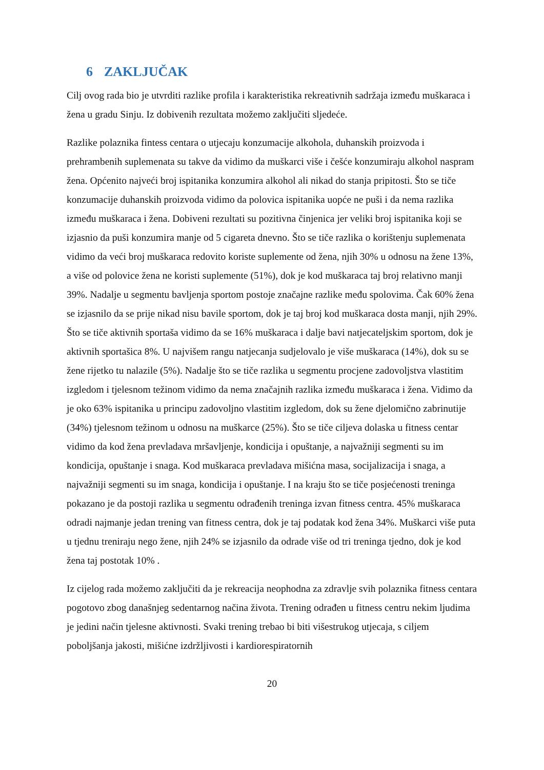6 ZAKLJUČAK
Cilj ovog rada bio je utvrditi razlike profila i karakteristika rekreativnih sadržaja između muškaraca i žena u gradu Sinju. Iz dobivenih rezultata možemo zaključiti sljedeće.
Razlike polaznika fintess centara o utjecaju konzumacije alkohola, duhanskih proizvoda i prehrambenih suplemenata su takve da vidimo da muškarci više i češće konzumiraju alkohol naspram žena. Općenito najveći broj ispitanika konzumira alkohol ali nikad do stanja pripitosti. Što se tiče konzumacije duhanskih proizvoda vidimo da polovica ispitanika uopće ne puši i da nema razlika između muškaraca i žena. Dobiveni rezultati su pozitivna činjenica jer veliki broj ispitanika koji se izjasnio da puši konzumira manje od 5 cigareta dnevno. Što se tiče razlika o korištenju suplemenata vidimo da veći broj muškaraca redovito koriste suplemente od žena, njih 30% u odnosu na žene 13%, a više od polovice žena ne koristi suplemente (51%), dok je kod muškaraca taj broj relativno manji 39%. Nadalje u segmentu bavljenja sportom postoje značajne razlike među spolovima. Čak 60% žena se izjasnilo da se prije nikad nisu bavile sportom, dok je taj broj kod muškaraca dosta manji, njih 29%. Što se tiče aktivnih sportaša vidimo da se 16% muškaraca i dalje bavi natjecateljskim sportom, dok je aktivnih sportašica 8%. U najvišem rangu natjecanja sudjelovalo je više muškaraca (14%), dok su se žene rijetko tu nalazile (5%). Nadalje što se tiče razlika u segmentu procjene zadovoljstva vlastitim izgledom i tjelesnom težinom vidimo da nema značajnih razlika između muškaraca i žena. Vidimo da je oko 63% ispitanika u principu zadovoljno vlastitim izgledom, dok su žene djelomično zabrinutije (34%) tjelesnom težinom u odnosu na muškarce (25%). Što se tiče ciljeva dolaska u fitness centar vidimo da kod žena prevladava mršavljenje, kondicija i opuštanje, a najvažniji segmenti su im kondicija, opuštanje i snaga. Kod muškaraca prevladava mišićna masa, socijalizacija i snaga, a najvažniji segmenti su im snaga, kondicija i opuštanje. I na kraju što se tiče posjećenosti treninga pokazano je da postoji razlika u segmentu odrađenih treninga izvan fitness centra. 45% muškaraca odradi najmanje jedan trening van fitness centra, dok je taj podatak kod žena 34%. Muškarci više puta u tjednu treniraju nego žene, njih 24% se izjasnilo da odrade više od tri treninga tjedno, dok je kod žena taj postotak 10% .
Iz cijelog rada možemo zaključiti da je rekreacija neophodna za zdravlje svih polaznika fitness centara pogotovo zbog današnjeg sedentarnog načina života. Trening odrađen u fitness centru nekim ljudima je jedini način tjelesne aktivnosti. Svaki trening trebao bi biti višestrukog utjecaja, s ciljem poboljšanja jakosti, mišićne izdržljivosti i kardiorespiratornih
20